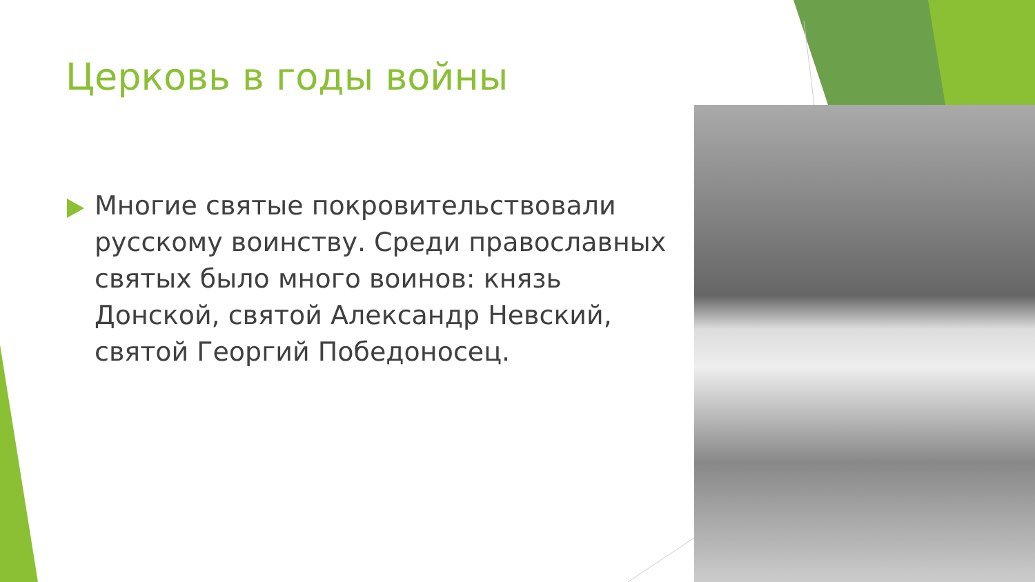Церковь в годы войны
Многие святые покровительствовали русскому воинству. Среди православных святых было много воинов: князь Донской, святой Александр Невский, святой Георгий Победоносец.